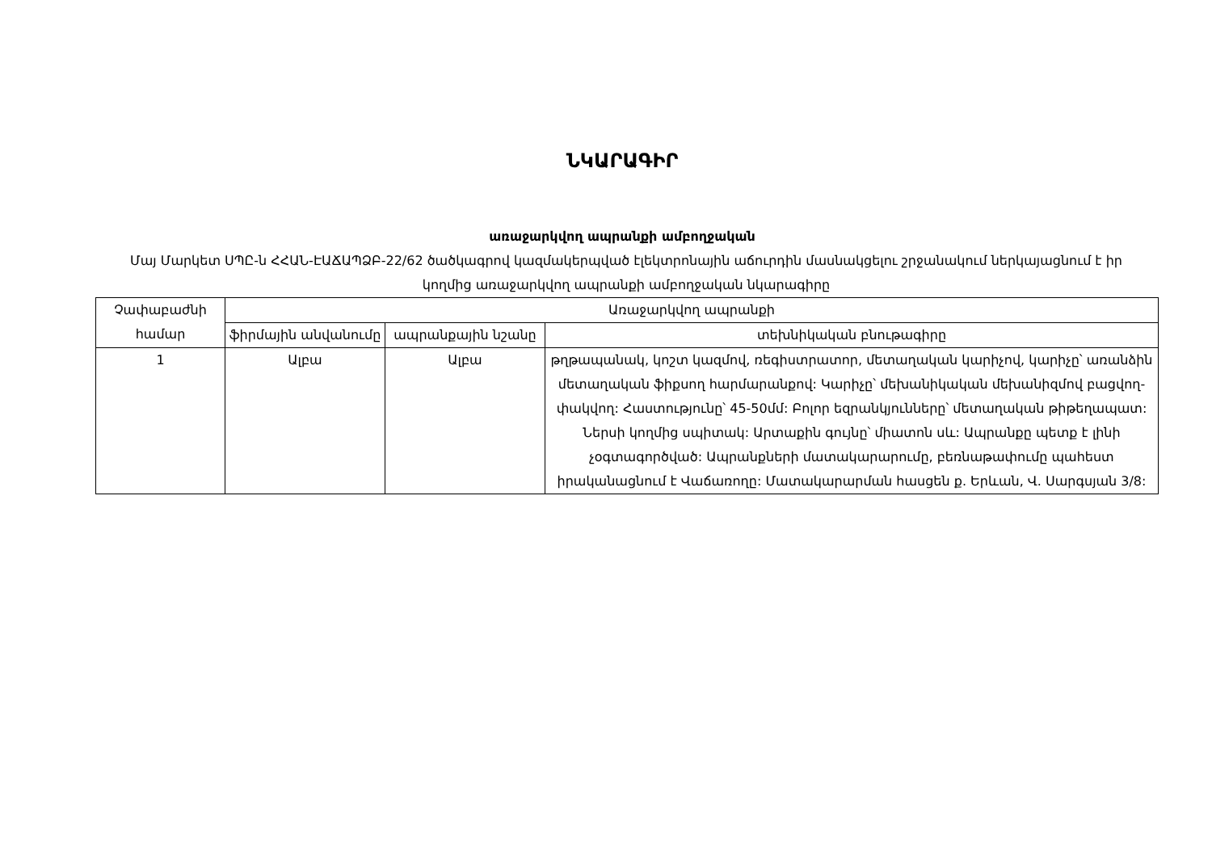ՆԿԱՐԱԳԻՐ
առաջարկվող ապրանքի ամբողջական
Մայ Մարկետ ՍՊԸ-ն ՀՀԱՆ-ԷԱՃԱՊՁԲ-22/62 ծածկագրով կազմակերպված էլեկտրոնային աճուրդին մասնակցելու շրջանակում ներկայացնում է իր կողմից առաջարկվող ապրանքի ամբողջական նկարագիրը
| Չափաբաժնի համար | Առաջարկվող ապրանքի | | |
| --- | --- | --- | --- |
| | ֆիրմային անվանումը | ապրանքային նշանը | տեխնիկական բնութագիրը |
| 1 | Ալբա | Ալբա | թղթապանակ, կոշտ կազմով, ռեգիստրատոր, մետաղական կարիչով, կարիչը՝ առանձին մետաղական ֆիքսող հարմարանքով: Կարիչը՝ մեխանիկական մեխանիզմով բացվող-փակվող: Հաստությունը՝ 45-50մմ: Բոլոր եզրանկյունները՝ մետաղական թիթեղապատ: Ներսի կողմից սպիտակ: Արտաքին գույնը՝ միատոն սև: Ապրանքը պետք է լինի չօգտագործված: Ապրանքների մատակարարումը, բեռնաթափումը պահեստ իրականացնում է Վաճառողը: Մատակարարման հասցեն ք. Երևան, Վ. Սարգսյան 3/8: |